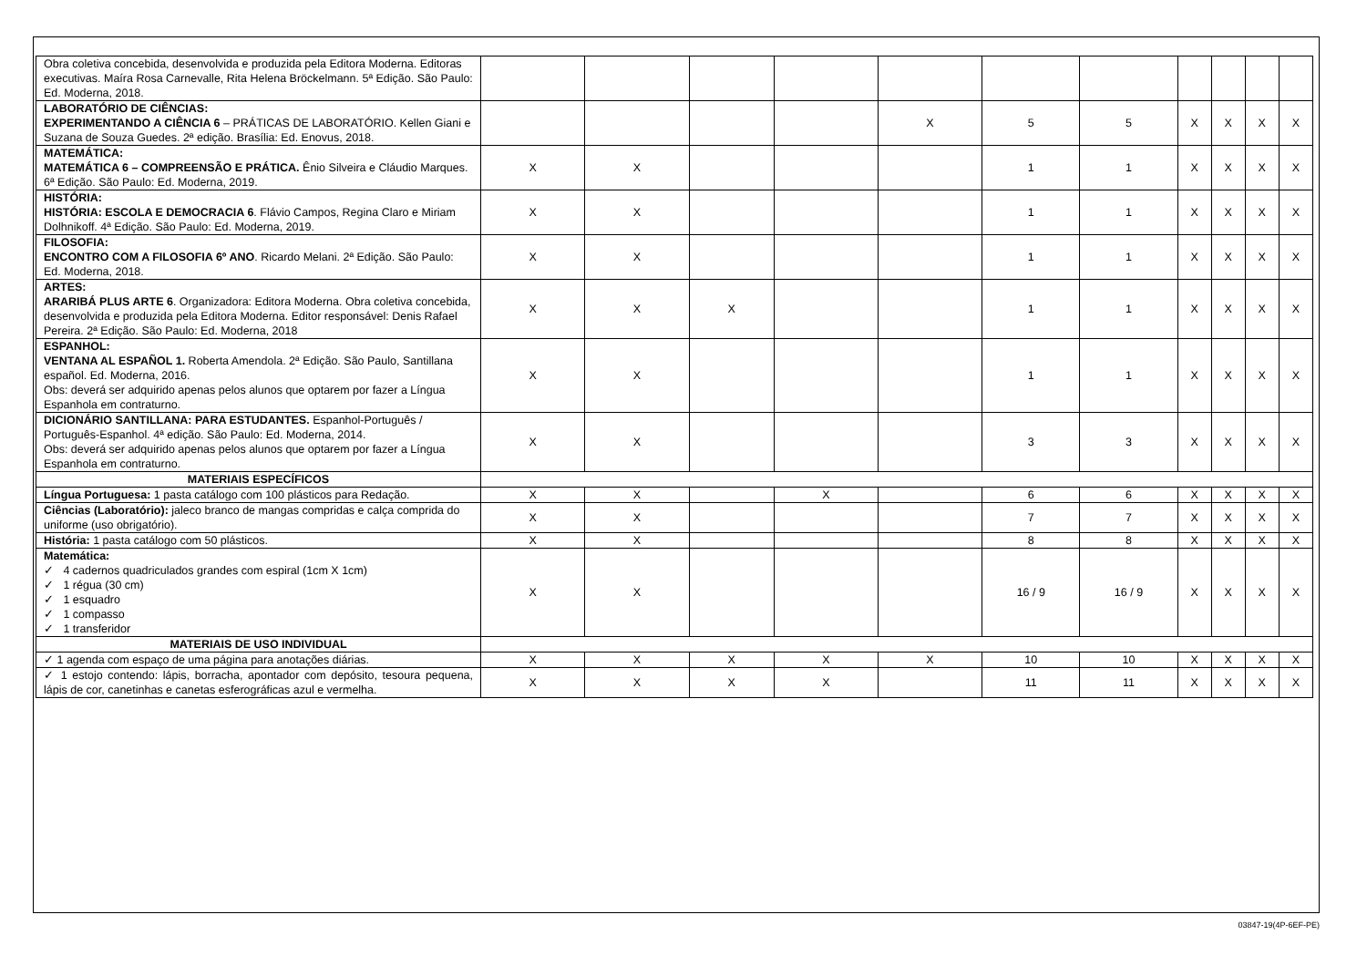| Obra coletiva concebida, desenvolvida e produzida pela Editora Moderna. Editoras executivas. Maíra Rosa Carnevalle, Rita Helena Bröckelmann. 5ª Edição. São Paulo: Ed. Moderna, 2018. | | | | | | | | | | | |
| LABORATÓRIO DE CIÊNCIAS: EXPERIMENTANDO A CIÊNCIA 6 – PRÁTICAS DE LABORATÓRIO. Kellen Giani e Suzana de Souza Guedes. 2ª edição. Brasília: Ed. Enovus, 2018. | | | | | X | 5 | 5 | X | X | X | X |
| MATEMÁTICA: MATEMÁTICA 6 – COMPREENSÃO E PRÁTICA. Ênio Silveira e Cláudio Marques. 6ª Edição. São Paulo: Ed. Moderna, 2019. | X | X | | | | 1 | 1 | X | X | X | X |
| HISTÓRIA: HISTÓRIA: ESCOLA E DEMOCRACIA 6 . Flávio Campos, Regina Claro e Miriam Dolhnikoff. 4ª Edição. São Paulo: Ed. Moderna, 2019. | X | X | | | | 1 | 1 | X | X | X | X |
| FILOSOFIA: ENCONTRO COM A FILOSOFIA 6º ANO . Ricardo Melani. 2ª Edição. São Paulo: Ed. Moderna, 2018. | X | X | | | | 1 | 1 | X | X | X | X |
| ARTES: ARARIBÁ PLUS ARTE 6 . Organizadora: Editora Moderna. Obra coletiva concebida, desenvolvida e produzida pela Editora Moderna. Editor responsável: Denis Rafael Pereira. 2ª Edição. São Paulo: Ed. Moderna, 2018 | X | X | X | | | 1 | 1 | X | X | X | X |
| ESPANHOL: VENTANA AL ESPAÑOL 1. Roberta Amendola. 2ª Edição. São Paulo, Santillana español. Ed. Moderna, 2016. Obs: deverá ser adquirido apenas pelos alunos que optarem por fazer a Língua Espanhola em contraturno. | X | X | | | | 1 | 1 | X | X | X | X |
| DICIONÁRIO SANTILLANA: PARA ESTUDANTES. Espanhol-Português / Português-Espanhol. 4ª edição. São Paulo: Ed. Moderna, 2014. Obs: deverá ser adquirido apenas pelos alunos que optarem por fazer a Língua Espanhola em contraturno. | X | X | | | | 3 | 3 | X | X | X | X |
| MATERIAIS ESPECÍFICOS | | | | | | | | | | | |
| Língua Portuguesa: 1 pasta catálogo com 100 plásticos para Redação. | X | X | | X | | 6 | 6 | X | X | X | X |
| Ciências (Laboratório): jaleco branco de mangas compridas e calça comprida do uniforme (uso obrigatório). | X | X | | | | 7 | 7 | X | X | X | X |
| História: 1 pasta catálogo com 50 plásticos. | X | X | | | | 8 | 8 | X | X | X | X |
| Matemática: ✓ 4 cadernos quadriculados grandes com espiral (1cm X 1cm) ✓ 1 régua (30 cm) ✓ 1 esquadro ✓ 1 compasso ✓ 1 transferidor | X | X | | | | 16 / 9 | 16 / 9 | X | X | X | X |
| MATERIAIS DE USO INDIVIDUAL | | | | | | | | | | | |
| ✓ 1 agenda com espaço de uma página para anotações diárias. | X | X | X | X | X | 10 | 10 | X | X | X | X |
| ✓ 1 estojo contendo: lápis, borracha, apontador com depósito, tesoura pequena, lápis de cor, canetinhas e canetas esferográficas azul e vermelha. | X | X | X | X | | 11 | 11 | X | X | X | X |
03847-19(4P-6EF-PE)